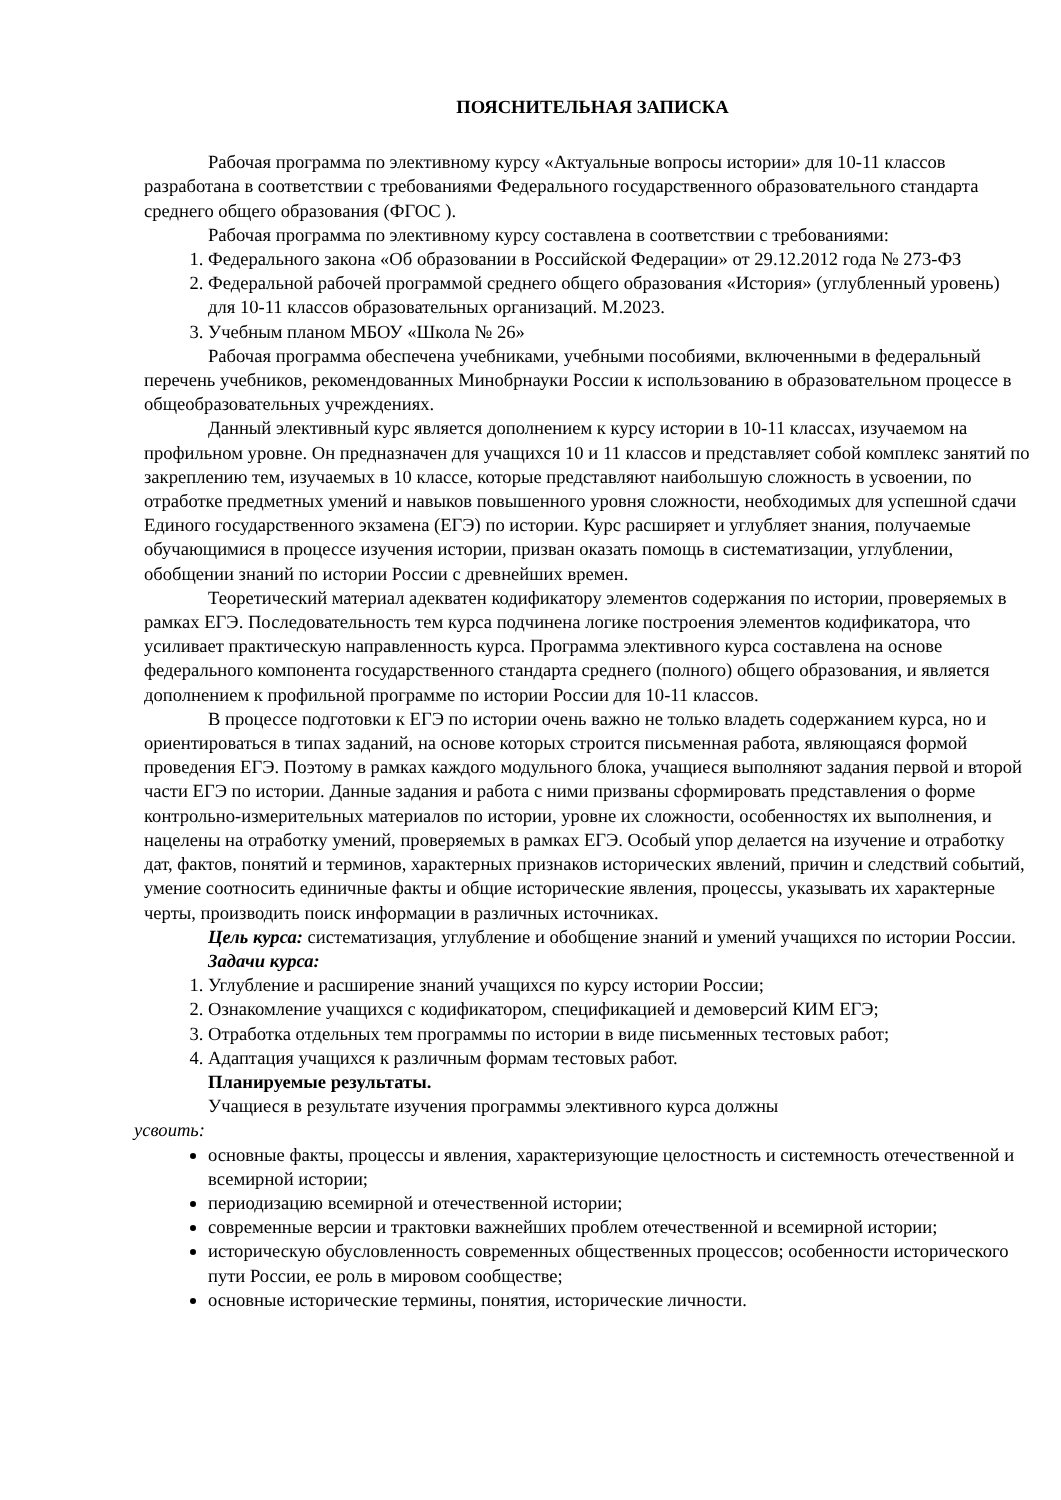ПОЯСНИТЕЛЬНАЯ ЗАПИСКА
Рабочая программа по элективному курсу «Актуальные вопросы истории» для 10-11 классов разработана в соответствии с требованиями Федерального государственного образовательного стандарта среднего общего образования (ФГОС ).
Рабочая программа по элективному курсу составлена в соответствии с требованиями:
1. Федерального закона «Об образовании в Российской Федерации» от 29.12.2012 года № 273-ФЗ
2. Федеральной рабочей программой среднего общего образования «История» (углубленный уровень) для 10-11 классов образовательных организаций. М.2023.
3. Учебным планом МБОУ «Школа № 26»
Рабочая программа обеспечена учебниками, учебными пособиями, включенными в федеральный перечень учебников, рекомендованных Минобрнауки России к использованию в образовательном процессе в общеобразовательных учреждениях.
Данный элективный курс является дополнением к курсу истории в 10-11 классах, изучаемом на профильном уровне. Он предназначен для учащихся 10 и 11 классов и представляет собой комплекс занятий по закреплению тем, изучаемых в 10 классе, которые представляют наибольшую сложность в усвоении, по отработке предметных умений и навыков повышенного уровня сложности, необходимых для успешной сдачи Единого государственного экзамена (ЕГЭ) по истории. Курс расширяет и углубляет знания, получаемые обучающимися в процессе изучения истории, призван оказать помощь в систематизации, углублении, обобщении знаний по истории России с древнейших времен.
Теоретический материал адекватен кодификатору элементов содержания по истории, проверяемых в рамках ЕГЭ. Последовательность тем курса подчинена логике построения элементов кодификатора, что усиливает практическую направленность курса. Программа элективного курса составлена на основе федерального компонента государственного стандарта среднего (полного) общего образования, и является дополнением к профильной программе по истории России для 10-11 классов.
В процессе подготовки к ЕГЭ по истории очень важно не только владеть содержанием курса, но и ориентироваться в типах заданий, на основе которых строится письменная работа, являющаяся формой проведения ЕГЭ. Поэтому в рамках каждого модульного блока, учащиеся выполняют задания первой и второй части ЕГЭ по истории. Данные задания и работа с ними призваны сформировать представления о форме контрольно-измерительных материалов по истории, уровне их сложности, особенностях их выполнения, и нацелены на отработку умений, проверяемых в рамках ЕГЭ. Особый упор делается на изучение и отработку дат, фактов, понятий и терминов, характерных признаков исторических явлений, причин и следствий событий, умение соотносить единичные факты и общие исторические явления, процессы, указывать их характерные черты, производить поиск информации в различных источниках.
Цель курса: систематизация, углубление и обобщение знаний и умений учащихся по истории России.
Задачи курса:
1. Углубление и расширение знаний учащихся по курсу истории России;
2. Ознакомление учащихся с кодификатором, спецификацией и демоверсий КИМ ЕГЭ;
3. Отработка отдельных тем программы по истории в виде письменных тестовых работ;
4. Адаптация учащихся к различным формам тестовых работ.
Планируемые результаты.
Учащиеся в результате изучения программы элективного курса должны
усвоить:
основные факты, процессы и явления, характеризующие целостность и системность отечественной и всемирной истории;
периодизацию всемирной и отечественной истории;
современные версии и трактовки важнейших проблем отечественной и всемирной истории;
историческую обусловленность современных общественных процессов; особенности исторического пути России, ее роль в мировом сообществе;
основные исторические термины, понятия, исторические личности.